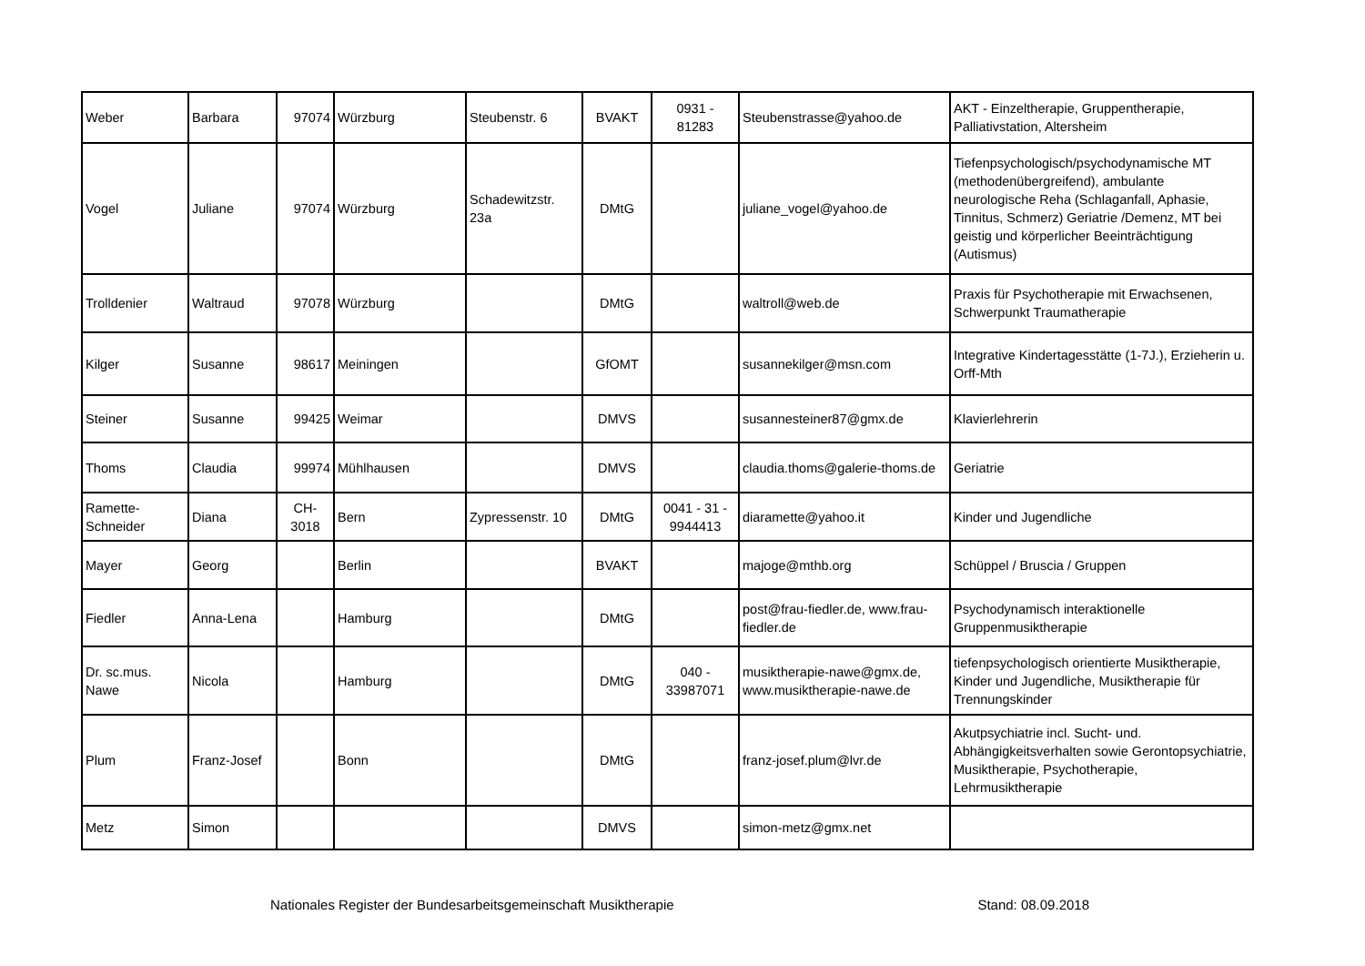| Weber | Barbara | 97074 | Würzburg | Steubenstr. 6 | BVAKT | 0931 - 81283 | Steubenstrasse@yahoo.de | AKT - Einzeltherapie, Gruppentherapie, Palliativstation, Altersheim |
| Vogel | Juliane | 97074 | Würzburg | Schadewitzstr. 23a | DMtG | | juliane_vogel@yahoo.de | Tiefenpsychologisch/psychodynamische MT (methodenübergreifend), ambulante neurologische Reha (Schlaganfall, Aphasie, Tinnitus, Schmerz) Geriatrie /Demenz, MT bei geistig und körperlicher Beeinträchtigung (Autismus) |
| Trolldenier | Waltraud | 97078 | Würzburg | | DMtG | | waltroll@web.de | Praxis für Psychotherapie mit Erwachsenen, Schwerpunkt Traumatherapie |
| Kilger | Susanne | 98617 | Meiningen | | GfOMT | | susannekilger@msn.com | Integrative Kindertagesstätte (1-7J.), Erzieherin u. Orff-Mth |
| Steiner | Susanne | 99425 | Weimar | | DMVS | | susannesteiner87@gmx.de | Klavierlehrerin |
| Thoms | Claudia | 99974 | Mühlhausen | | DMVS | | claudia.thoms@galerie-thoms.de | Geriatrie |
| Ramette-Schneider | Diana | CH- 3018 | Bern | Zypressenstr. 10 | DMtG | 0041 - 31 - 9944413 | diaramette@yahoo.it | Kinder und Jugendliche |
| Mayer | Georg | | Berlin | | BVAKT | | majoge@mthb.org | Schüppel / Bruscia / Gruppen |
| Fiedler | Anna-Lena | | Hamburg | | DMtG | | post@frau-fiedler.de, www.frau-fiedler.de | Psychodynamisch interaktionelle Gruppenmusiktherapie |
| Dr. sc.mus. Nawe | Nicola | | Hamburg | | DMtG | 040 - 33987071 | musiktherapie-nawe@gmx.de, www.musiktherapie-nawe.de | tiefenpsychologisch orientierte Musiktherapie, Kinder und Jugendliche, Musiktherapie für Trennungskinder |
| Plum | Franz-Josef | | Bonn | | DMtG | | franz-josef.plum@lvr.de | Akutpsychiatrie incl. Sucht- und. Abhängigkeitsverhalten sowie Gerontopsychiatrie, Musiktherapie, Psychotherapie, Lehrmusiktherapie |
| Metz | Simon | | | | DMVS | | simon-metz@gmx.net | |
Nationales Register der Bundesarbeitsgemeinschaft Musiktherapie Stand: 08.09.2018